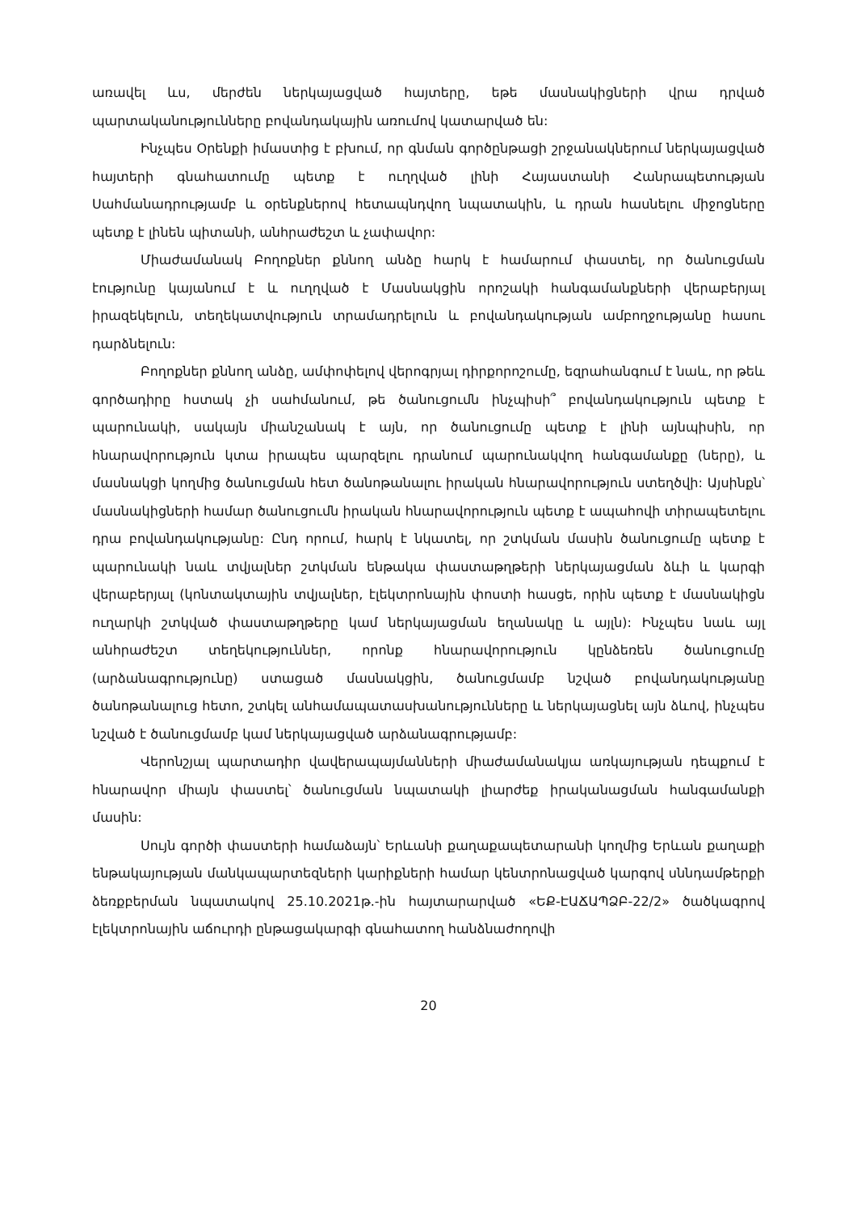առավել ևս, մերժեն ներկայացված հայտերը, եթե մասնակիցների վրա դրված պարտականությունները բովանդակային առումով կատարված են:
Ինչպես Օրենքի իմաստից է բխում, որ գնման գործընթացի շրջանակներում ներկայացված հայտերի գնահատումը պետք է ուղղված լինի Հայաստանի Հանրապետության Սահմանադրությամբ և օրենքներով հետապնդվող նպատակին, և դրան հասնելու միջոցները պետք է լինեն պիտանի, անհրաժեշտ և չափավոր:
Միաժամանակ Բողոքներ քննող անձը հարկ է համարում փաստել, որ ծանուցման էությունը կայանում է և ուղղված է Մասնակցին որոշակի հանգամանքների վերաբերյալ իրազեկելուն, տեղեկատվություն տրամադրելուն և բովանդակության ամբողջությանը հասու դարձնելուն:
Բողոքներ քննող անձը, ամփոփելով վերոգրյալ դիրքորոշումը, եզրահանգում է նաև, որ թեև գործադիրը հստակ չի սահմանում, թե ծանուցումն ինչպիսի՞ բովանդակություն պետք է պարունակի, սակայն միանշանակ է այն, որ ծանուցումը պետք է լինի այնպիսին, որ հնարավորություն կտա իրապես պարզելու դրանում պարունակվող հանգամանքը (ները), և մասնակցի կողմից ծանուցման հետ ծանոթանալու իրական հնարավորություն ստեղծվի: Այսինքն՝ մասնակիցների համար ծանուցումն իրական հնարավորություն պետք է ապահովի տիրապետելու դրա բովանդակությանը: Ընդ որում, հարկ է նկատել, որ շտկման մասին ծանուցումը պետք է պարունակի նաև տվյալներ շտկման ենթակա փաստաթղթերի ներկայացման ձևի և կարգի վերաբերյալ (կոնտակտային տվյալներ, էլեկտրոնային փոստի հասցե, որին պետք է մասնակիցն ուղարկի շտկված փաստաթղթերը կամ ներկայացման եղանակը և այլն): Ինչպես նաև այլ անհրաժեշտ տեղեկություններ, որոնք հնարավորություն կընձեռեն ծանուցումը (արձանագրությունը) ստացած մասնակցին, ծանուցմամբ նշված բովանդակությանը ծանոթանալուց հետո, շտկել անհամապատասխանությունները և ներկայացնել այն ձևով, ինչպես նշված է ծանուցմամբ կամ ներկայացված արձանագրությամբ:
Վերոնշյալ պարտադիր վավերապայմանների միաժամանակյա առկայության դեպքում է հնարավոր միայն փաստել՝ ծանուցման նպատակի լիարժեք իրականացման հանգամանքի մասին:
Սույն գործի փաստերի համաձայն՝ Երևանի քաղաքապետարանի կողմից Երևան քաղաքի ենթակայության մանկապարտեզների կարիքների համար կենտրոնացված կարգով սննդամթերքի ձեռքբերման նպատակով 25.10.2021թ.-ին հայտարարված «ԵՔ-ԷԱՃԱՊՁԲ-22/2» ծածկագրով էլեկտրոնային աճուրդի ընթացակարգի գնահատող հանձնաժողովի
20